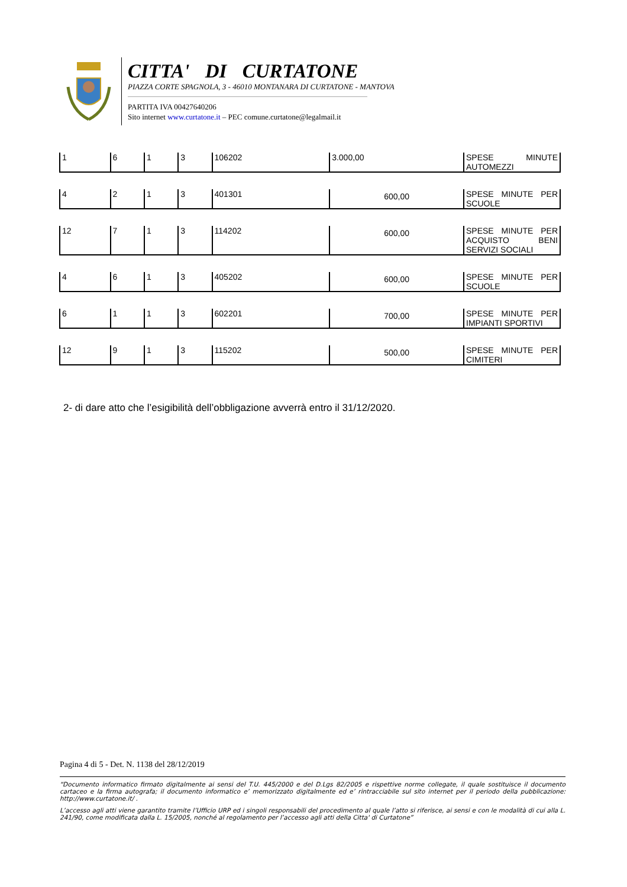CITTA' DI CURTATONE
PIAZZA CORTE SPAGNOLA, 3 - 46010 MONTANARA DI CURTATONE - MANTOVA
PARTITA IVA 00427640206
Sito internet www.curtatone.it – PEC comune.curtatone@legalmail.it
| 1 | 6 | 1 | 3 | 106202 | 3.000,00 | SPESE MINUTE AUTOMEZZI |
| 4 | 2 | 1 | 3 | 401301 | 600,00 | SPESE MINUTE PER SCUOLE |
| 12 | 7 | 1 | 3 | 114202 | 600,00 | SPESE MINUTE PER ACQUISTO BENI SERVIZI SOCIALI |
| 4 | 6 | 1 | 3 | 405202 | 600,00 | SPESE MINUTE PER SCUOLE |
| 6 | 1 | 1 | 3 | 602201 | 700,00 | SPESE MINUTE PER IMPIANTI SPORTIVI |
| 12 | 9 | 1 | 3 | 115202 | 500,00 | SPESE MINUTE PER CIMITERI |
2- di dare atto che l’esigibilità dell’obbligazione avverrà entro il 31/12/2020.
Pagina 4 di 5 - Det. N. 1138 del 28/12/2019
“Documento informatico firmato digitalmente ai sensi del T.U. 445/2000 e del D.Lgs 82/2005 e rispettive norme collegate, il quale sostituisce il documento cartaceo e la firma autografa; il documento informatico e’ memorizzato digitalmente ed e’ rintracciabile sul sito internet per il periodo della pubblicazione: http://www.curtatone.it/ .
L’accesso agli atti viene garantito tramite l’Ufficio URP ed i singoli responsabili del procedimento al quale l’atto si riferisce, ai sensi e con le modalità di cui alla L. 241/90, come modificata dalla L. 15/2005, nonché al regolamento per l’accesso agli atti della Citta' di Curtatone”